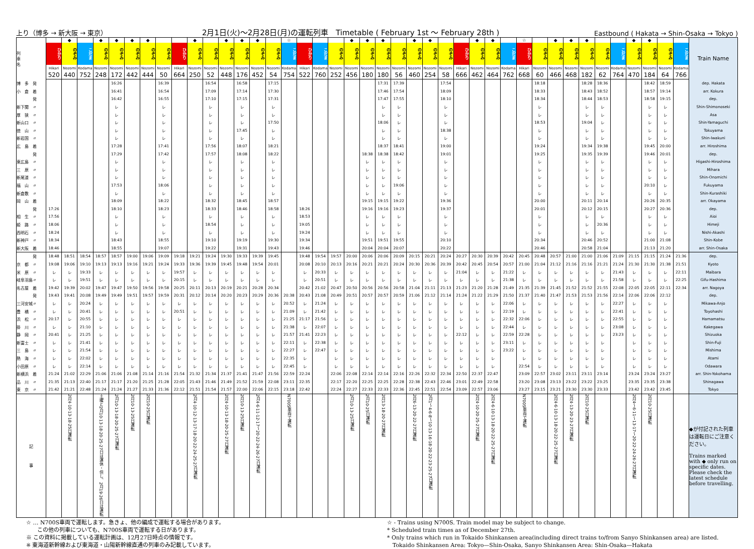上り（博多 → 新大阪 → 東京） 2月1日(火)～2月28日(月)の運転列車　Timetable ( February 1st ～ February 28th ) Eastbound ( Hakata → Shin-Osaka → Tokyo )
| 列 車 名 | | ◆ | | ◆ | ◆ | ◆ | ◆ | | | ◆ | | ◆ | ◆ | ◆ | | ☆ | | | | ◆ | ◆ | ◆ | | ◆ | ◆ | | | ◆ | ◆ | | ☆ | | ◆ | ◆ | ◆ | | | ◆ | ◆ | | | Train Name |
| --- | --- | --- | --- | --- | --- | --- | --- | --- | --- | --- | --- | --- | --- | --- | --- | --- | --- | --- | --- | --- | --- | --- | --- | --- | --- | --- | --- | --- | --- | --- | --- | --- | --- | --- | --- | --- | --- | --- | --- | --- | --- | --- |
| | ひかり | のぞみ | こだま | のぞみ | のぞみ | のぞみ | のぞみ | のぞみ | ひかり | のぞみ | のぞみ | のぞみ | のぞみ | のぞみ | のぞみ | こだま | ひかり | こだま | のぞみ | のぞみ | のぞみ | のぞみ | のぞみ | のぞみ | のぞみ | のぞみ | ひかり | のぞみ | のぞみ | こだま | ひかり | のぞみ | のぞみ | のぞみ | のぞみ | のぞみ | こだま | のぞみ | のぞみ | のぞみ | こだま | |
| | Hikari | Nozomi | Kodama | Nozomi | Nozomi | Nozomi | Nozomi | Nozomi | Hikari | Nozomi | Nozomi | Nozomi | Nozomi | Nozomi | Nozomi | Kodama | Hikari | Kodama | Nozomi | Nozomi | Nozomi | Nozomi | Nozomi | Nozomi | Nozomi | Nozomi | Hikari | Nozomi | Nozomi | Kodama | Hikari | Nozomi | Nozomi | Nozomi | Nozomi | Nozomi | Kodama | Nozomi | Nozomi | Nozomi | Kodama | |
| | 520 | 440 | 752 | 248 | 172 | 442 | 444 | 50 | 664 | 250 | 52 | 448 | 176 | 452 | 54 | 754 | 522 | 760 | 252 | 456 | 180 | 180 | 56 | 460 | 254 | 58 | 666 | 462 | 464 | 762 | 668 | 60 | 466 | 468 | 182 | 62 | 764 | 470 | 184 | 64 | 766 | |
| 博 多 発 | | | | | 16:26 | | | 16:39 | | | 16:54 | | 16:58 | | 17:15 | | | | | | | 17:31 | 17:39 | | | 17:54 | | | | | | 18:18 | | | 18:28 | 18:36 | | | 18:42 | 18:59 | | dep. Hakata |
| 小 倉 着 | | | | | 16:41 | | | 16:54 | | | 17:09 | | 17:14 | | 17:30 | | | | | | | 17:46 | 17:54 | | | 18:09 | | | | | | 18:33 | | | 18:43 | 18:52 | | | 18:57 | 19:14 | | arr. Kokura |
| 発 | | | | | 16:42 | | | 16:55 | | | 17:10 | | 17:15 | | 17:31 | | | | | | | 17:47 | 17:55 | | | 18:10 | | | | | | 18:34 | | | 18:44 | 18:53 | | | 18:58 | 19:15 | | dep. |
| 新下関 〃 | | | | | レ | | | レ | | | レ | | レ | | レ | | | | | | | レ | レ | | | レ | | | | | | レ | | | レ | レ | | | レ | レ | | Shin-Shimonoseki |
| 厚 狭 〃 | | | | | レ | | | レ | | | レ | | レ | | レ | | | | | | | レ | レ | | | レ | | | | | | レ | | | レ | レ | | | レ | レ | | Asa |
| 新山口 〃 | | | | | レ | | | レ | | | レ | | レ | | 17:50 | | | | | | | 18:06 | レ | | | レ | | | | | | 18:53 | | | 19:04 | レ | | | レ | レ | | Shin-Yamaguchi |
| 徳 山 〃 | | | | | レ | | | レ | | | レ | | 17:45 | | レ | | | | | | | レ | レ | | | 18:38 | | | | | | レ | | | レ | レ | | | レ | レ | | Tokuyama |
| 新岩国 〃 | | | | | レ | | | レ | | | レ | | レ | | レ | | | | | | | レ | レ | | | レ | | | | | | レ | | | レ | レ | | | レ | レ | | Shin-Iwakuni |
| 広 島 着 | | | | | 17:28 | | | 17:41 | | | 17:56 | | 18:07 | | 18:21 | | | | | | | 18:37 | 18:41 | | | 19:00 | | | | | | 19:24 | | | 19:34 | 19:38 | | | 19:45 | 20:00 | | arr. Hiroshima |
| 発 | | | | | 17:29 | | | 17:42 | | | 17:57 | | 18:08 | | 18:22 | | | | | | 18:38 | 18:38 | 18:42 | | | 19:01 | | | | | | 19:25 | | | 19:35 | 19:39 | | | 19:46 | 20:01 | | dep. |
| 東広島 〃 | | | | | レ | | | レ | | | レ | | レ | | レ | | | | | | レ | レ | レ | | | レ | | | | | | レ | | | レ | レ | | | レ | レ | | Higashi-Hiroshima |
| 三 原 〃 | | | | | レ | | | レ | | | レ | | レ | | レ | | | | | | レ | レ | レ | | | レ | | | | | | レ | | | レ | レ | | | レ | レ | | Mihara |
| 新尾道 〃 | | | | | レ | | | レ | | | レ | | レ | | レ | | | | | | レ | レ | レ | | | レ | | | | | | レ | | | レ | レ | | | レ | レ | | Shin-Onomichi |
| 福 山 〃 | | | | | 17:53 | | | 18:06 | | | レ | | レ | | レ | | | | | | レ | レ | 19:06 | | | レ | | | | | | レ | | | レ | レ | | | 20:10 | レ | | Fukuyama |
| 新倉敷 〃 | | | | | レ | | | レ | | | レ | | レ | | レ | | | | | | レ | レ | レ | | | レ | | | | | | レ | | | レ | レ | | | レ | レ | | Shin-Kurashiki |
| 岡 山 着 | | | | | 18:09 | | | 18:22 | | | 18:32 | | 18:45 | | 18:57 | | | | | | 19:15 | 19:15 | 19:22 | | | 19:36 | | | | | | 20:00 | | | 20:11 | 20:14 | | | 20:26 | 20:35 | | arr. Okayama |
| 発 | 17:26 | | | | 18:10 | | | 18:23 | | | 18:33 | | 18:46 | | 18:58 | | 18:26 | | | | 19:16 | 19:16 | 19:23 | | | 19:37 | | | | | | 20:01 | | | 20:12 | 20:15 | | | 20:27 | 20:36 | | dep. |
| 相 生 〃 | 17:56 | | | | レ | | | レ | | | レ | | レ | | レ | | 18:53 | | | | レ | レ | レ | | | レ | | | | | | レ | | | レ | レ | | | レ | レ | | Aioi |
| 姫 路 〃 | 18:06 | | | | レ | | | レ | | | 18:54 | | レ | | レ | | 19:05 | | | | レ | レ | レ | | | レ | | | | | | レ | | | レ | 20:36 | | | レ | レ | | Himeji |
| 西明石 〃 | 18:24 | | | | レ | | | レ | | | レ | | レ | | レ | | 19:24 | | | | レ | レ | レ | | | レ | | | | | | レ | | | レ | レ | | | レ | レ | | Nishi-Akashi |
| 新神戸 〃 | 18:34 | | | | 18:43 | | | 18:55 | | | 19:10 | | 19:19 | | 19:30 | | 19:34 | | | | 19:51 | 19:51 | 19:55 | | | 20:10 | | | | | | 20:34 | | | 20:46 | 20:52 | | | 21:00 | 21:08 | | Shin-Kobe |
| 新大阪 着 | 18:46 | | | | 18:55 | | | 19:07 | | | 19:22 | | 19:31 | | 19:43 | | 19:46 | | | | 20:04 | 20:04 | 20:07 | | | 20:22 | | | | | | 20:46 | | | 20:58 | 21:04 | | | 21:13 | 21:20 | | arr. Shin-Osaka |
| 発 | 18:48 | 18:51 | 18:54 | 18:57 | 18:57 | 19:00 | 19:06 | 19:09 | 19:18 | 19:21 | 19:24 | 19:30 | 19:33 | 19:39 | 19:45 | | 19:48 | 19:54 | 19:57 | 20:00 | 20:06 | 20:06 | 20:09 | 20:15 | 20:21 | 20:24 | 20:27 | 20:30 | 20:39 | 20:42 | 20:45 | 20:48 | 20:57 | 21:00 | 21:00 | 21:06 | 21:09 | 21:15 | 21:15 | 21:24 | 21:36 | dep. |
| 京 都 〃 | 19:08 | 19:06 | 19:10 | 19:13 | 19:13 | 19:16 | 19:21 | 19:24 | 19:33 | 19:36 | 19:39 | 19:45 | 19:48 | 19:54 | 20:01 | | 20:08 | 20:10 | 20:13 | 20:16 | 20:21 | 20:21 | 20:24 | 20:30 | 20:36 | 20:39 | 20:42 | 20:45 | 20:54 | 20:57 | 21:00 | 21:04 | 21:12 | 21:16 | 21:16 | 21:21 | 21:24 | 21:30 | 21:30 | 21:38 | 21:51 | Kyoto |
| 米 原 〃 | レ | レ | 19:33 | レ | レ | レ | レ | レ | 19:57 | レ | レ | レ | レ | レ | レ | | レ | 20:33 | レ | レ | レ | レ | レ | レ | レ | レ | 21:04 | レ | レ | 21:22 | レ | レ | レ | レ | レ | レ | 21:43 | レ | レ | レ | 22:11 | Maibara |
| 岐阜羽島〃 | レ | レ | 19:51 | レ | レ | レ | レ | レ | 20:15 | レ | レ | レ | レ | レ | レ | | レ | 20:51 | レ | レ | レ | レ | レ | レ | レ | レ | レ | レ | レ | 21:38 | レ | レ | レ | レ | レ | レ | 21:58 | レ | レ | レ | 22:25 | Gifu-Hashima |
| 名古屋 着 | 19:42 | 19:39 | 20:02 | 19:47 | 19:47 | 19:50 | 19:56 | 19:58 | 20:25 | 20:11 | 20:13 | 20:19 | 20:21 | 20:28 | 20:34 | | 20:42 | 21:02 | 20:47 | 20:50 | 20:56 | 20:56 | 20:58 | 21:04 | 21:11 | 21:13 | 21:23 | 21:20 | 21:28 | 21:49 | 21:35 | 21:39 | 21:45 | 21:52 | 21:52 | 21:55 | 22:08 | 22:05 | 22:05 | 22:11 | 22:34 | arr. Nagoya |
| 発 | 19:43 | 19:41 | 20:08 | 19:49 | 19:49 | 19:51 | 19:57 | 19:59 | 20:31 | 20:12 | 20:14 | 20:20 | 20:23 | 20:29 | 20:36 | 20:38 | 20:43 | 21:08 | 20:49 | 20:51 | 20:57 | 20:57 | 20:59 | 21:06 | 21:12 | 21:14 | 21:24 | 21:22 | 21:29 | 21:50 | 21:37 | 21:40 | 21:47 | 21:53 | 21:53 | 21:56 | 22:14 | 22:06 | 22:06 | 22:12 | | dep. |
| 三河安城〃 | レ | レ | 20:24 | レ | レ | レ | レ | レ | レ | レ | レ | レ | レ | レ | レ | 20:52 | レ | 21:24 | レ | レ | レ | レ | レ | レ | レ | レ | レ | レ | レ | 22:06 | レ | レ | レ | レ | レ | レ | 22:27 | レ | レ | レ | | Mikawa-Anjo |
| 豊 橋 〃 | レ | レ | 20:41 | レ | レ | レ | レ | レ | 20:51 | レ | レ | レ | レ | レ | レ | 21:09 | レ | 21:42 | レ | レ | レ | レ | レ | レ | レ | レ | レ | レ | レ | 22:19 | レ | レ | レ | レ | レ | レ | 22:41 | レ | レ | レ | | Toyohashi |
| 浜 松 〃 | 20:17 | レ | 20:55 | レ | レ | レ | レ | レ | レ | レ | レ | レ | レ | レ | レ | 21:25 | 21:17 | 21:56 | レ | レ | レ | レ | レ | レ | レ | レ | レ | レ | レ | 22:32 | 22:06 | レ | レ | レ | レ | レ | 22:55 | レ | レ | レ | | Hamamatsu |
| 掛 川 〃 | レ | レ | 21:10 | レ | レ | レ | レ | レ | レ | レ | レ | レ | レ | レ | レ | 21:38 | レ | 22:07 | レ | レ | レ | レ | レ | レ | レ | レ | レ | レ | レ | 22:44 | レ | レ | レ | レ | レ | レ | 23:08 | レ | レ | レ | | Kakegawa |
| 静 岡 〃 | 20:41 | レ | 21:25 | レ | レ | レ | レ | レ | レ | レ | レ | レ | レ | レ | レ | 21:57 | 21:41 | 22:23 | レ | レ | レ | レ | レ | レ | レ | レ | 22:12 | レ | レ | 22:59 | 22:28 | レ | レ | レ | レ | レ | 23:23 | レ | レ | レ | | Shizuoka |
| 新富士 〃 | レ | レ | 21:41 | レ | レ | レ | レ | レ | レ | レ | レ | レ | レ | レ | レ | 22:11 | レ | 22:38 | レ | レ | レ | レ | レ | レ | レ | レ | レ | レ | レ | 23:11 | レ | レ | レ | レ | レ | レ | | レ | レ | レ | | Shin-Fuji |
| 三 島 〃 | レ | レ | 21:54 | レ | レ | レ | レ | レ | レ | レ | レ | レ | レ | レ | レ | 22:27 | レ | 22:47 | レ | レ | レ | レ | レ | レ | レ | レ | レ | レ | レ | 23:22 | レ | レ | レ | レ | レ | レ | | レ | レ | レ | | Mishima |
| 熱 海 〃 | レ | レ | 22:02 | レ | レ | レ | レ | レ | レ | レ | レ | レ | レ | レ | レ | 22:35 | レ | | レ | レ | レ | レ | レ | レ | レ | レ | レ | レ | レ | | レ | レ | レ | レ | レ | レ | | レ | レ | レ | | Atami |
| 小田原 〃 | レ | レ | 22:14 | レ | レ | レ | レ | レ | レ | レ | レ | レ | レ | レ | レ | 22:45 | レ | | レ | レ | レ | レ | レ | レ | レ | レ | レ | レ | レ | | 22:54 | レ | レ | レ | レ | レ | | レ | レ | レ | | Odawara |
| 新横浜 着 | 21:24 | 21:02 | 22:29 | 21:06 | 21:06 | 21:08 | 21:14 | 21:16 | 21:54 | 21:32 | 21:34 | 21:37 | 21:41 | 21:47 | 21:56 | 22:59 | 22:24 | | 22:06 | 22:08 | 22:14 | 22:14 | 22:16 | 22:26 | 22:32 | 22:34 | 22:50 | 22:37 | 22:47 | | 23:09 | 22:57 | 23:02 | 23:11 | 23:11 | 23:14 | | 23:24 | 23:24 | 23:27 | | arr. Shin-Yokohama |
| 品 川 〃 | 21:35 | 21:13 | 22:40 | 21:17 | 21:17 | 21:20 | 21:25 | 21:28 | 22:05 | 21:43 | 21:46 | 21:49 | 21:52 | 21:59 | 22:08 | 23:11 | 22:35 | | 22:17 | 22:20 | 22:25 | 22:25 | 22:28 | 22:38 | 22:43 | 22:46 | 23:01 | 22:49 | 22:58 | | 23:20 | 23:08 | 23:13 | 23:22 | 23:22 | 23:25 | | 23:35 | 23:35 | 23:38 | | Shinagawa |
| 東 京 〃 | 21:42 | 21:21 | 22:48 | 21:24 | 21:24 | 21:27 | 21:33 | 21:36 | 22:12 | 21:51 | 21:54 | 21:57 | 22:00 | 22:06 | 22:15 | 23:18 | 22:42 | | 22:24 | 22:27 | 22:33 | 22:33 | 22:36 | 22:45 | 22:51 | 22:54 | 23:09 | 22:57 | 23:06 | | 23:27 | 23:15 | 23:21 | 23:30 | 23:30 | 23:33 | | 23:42 | 23:42 | 23:45 | | Tokyo |
| 記 事 | | 2月4·10·13·18·25日運転 | | 土曜と2月10·13·18·20·25·27日は運休・但し、2月19·26日は運転 | 2月10·13·18·20·25·27日運転 | 2月10·13·25日運転 | 2月10·25日運転 | | | 2月4·10·12·13·17·18·20·22·24·25·27日運転 | | 2月4·10·13·18·20·25·27日運転 | 2月10·13·25日運転 | 2月4·6·11·12·17〜20·22·24·26·27日運転 | | N700S車両で運転 | | | | 2月10·13·25日運転 | 2月10·25日運転 | 2月13·18·20·27日運転 | | 2月6·13·20·22·27日運転 | 2月1〜4·6·8〜10·13·16·18·20·22·23·25·27日運転 | | | 2月4·10·20·25·27日運転 | 2月4·6·10·13·18·20·22·25·27日運転 | | N700S車両で運転 | | 2月4·6·10·13·18·20·22·25·27日運転 | 2月4·13·20·23·27日運転 | 2月10·25日運転 | | | 2月4〜6·11〜13·17〜20·22·24·26·27日運転 | 2月10·25日運転 | | | ◆が付記された列車は運転日にご注意ください。 Trains marked with ◆ only run on specific dates. Please check the latest schedule before travelling. |
☆ … N700S車両で運転します。急きょ、他の編成で運転する場合があります。
　　この他の列車についても、N700S車両で運転する日があります。
※ この資料に掲載している運転計画は、12月27日時点の情報です。
※ 東海道新幹線および東海道・山陽新幹線直通の列車のみ記載しています。
☆ - Trains using N700S. Train model may be subject to change.
* Scheduled train times as of December 27th.
* Only trains which run in Tokaido Shinkansen area(including direct trains to/from Sanyo Shinkansen area) are listed.
　Tokaido Shinkansen Area: Tokyo—Shin-Osaka, Sanyo Shinkansen Area: Shin-Osaka—Hakata